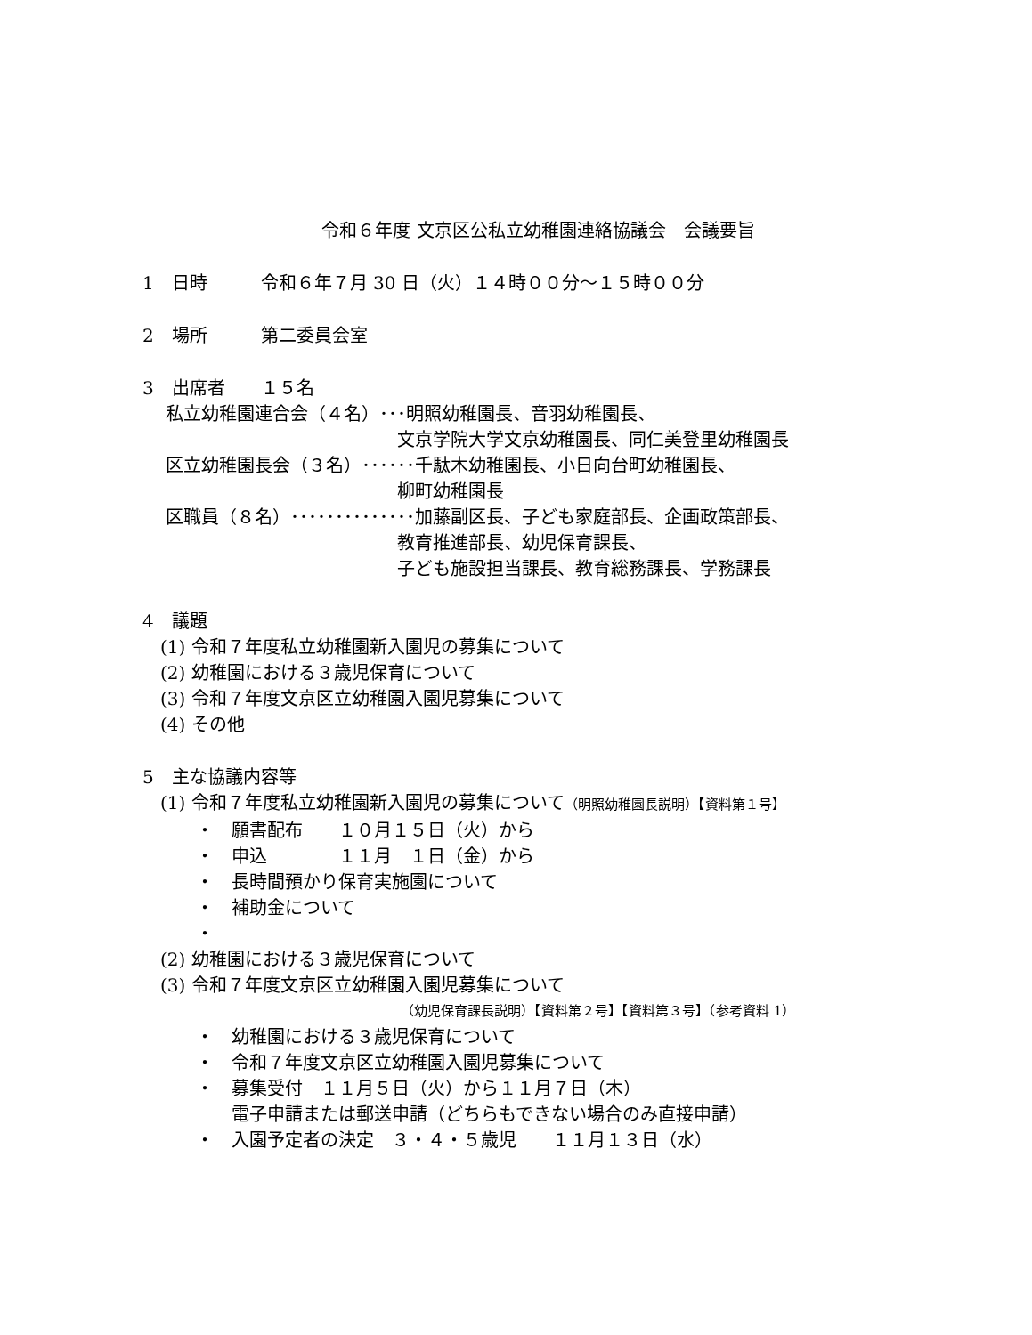令和６年度 文京区公私立幼稚園連絡協議会　会議要旨
1　日時　　　令和６年７月 30 日（火）１４時００分～１５時００分
2　場所　　　第二委員会室
3　出席者　　１５名
　 私立幼稚園連合会（４名）･･･明照幼稚園長、音羽幼稚園長、
　　　　　　　　　　　　　　 文京学院大学文京幼稚園長、同仁美登里幼稚園長
　 区立幼稚園長会（３名）･･････千駄木幼稚園長、小日向台町幼稚園長、
　　　　　　　　　　　　　　 柳町幼稚園長
　 区職員（８名）･･････････････加藤副区長、子ども家庭部長、企画政策部長、
　　　　　　　　　　　　　　 教育推進部長、幼児保育課長、
　　　　　　　　　　　　　　 子ども施設担当課長、教育総務課長、学務課長
4　議題
　(1) 令和７年度私立幼稚園新入園児の募集について
　(2) 幼稚園における３歳児保育について
　(3) 令和７年度文京区立幼稚園入園児募集について
　(4) その他
5　主な協議内容等
　(1) 令和７年度私立幼稚園新入園児の募集について（明照幼稚園長説明）【資料第１号】
　　　・　願書配布　　１０月１５日（火）から
　　　・　申込　　　　１１月　１日（金）から
　　　・　長時間預かり保育実施園について
　　　・　補助金について
　　　・
　(2) 幼稚園における３歳児保育について
　(3) 令和７年度文京区立幼稚園入園児募集について
（幼児保育課長説明）【資料第２号】【資料第３号】（参考資料 1）
　　　・　幼稚園における３歳児保育について
　　　・　令和７年度文京区立幼稚園入園児募集について
　　　・　募集受付　１１月５日（火）から１１月７日（木）
　　　　　電子申請または郵送申請（どちらもできない場合のみ直接申請）
　　　・　入園予定者の決定　３・４・５歳児　　１１月１３日（水）